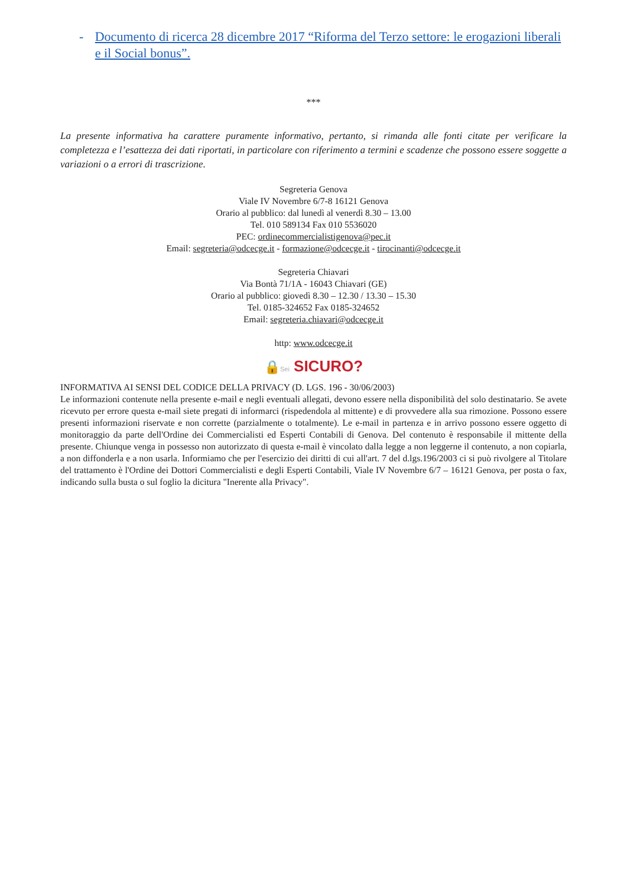- Documento di ricerca 28 dicembre 2017 “Riforma del Terzo settore: le erogazioni liberali e il Social bonus”.
***
La presente informativa ha carattere puramente informativo, pertanto, si rimanda alle fonti citate per verificare la completezza e l’esattezza dei dati riportati, in particolare con riferimento a termini e scadenze che possono essere soggette a variazioni o a errori di trascrizione.
Segreteria Genova
Viale IV Novembre 6/7-8 16121 Genova
Orario al pubblico: dal lunedì al venerdì 8.30 – 13.00
Tel. 010 589134 Fax 010 5536020
PEC: ordinecommercialistigenova@pec.it
Email: segreteria@odcecge.it - formazione@odcecge.it - tirocinanti@odcecge.it
Segreteria Chiavari
Via Bontà 71/1A - 16043 Chiavari (GE)
Orario al pubblico: giovedì 8.30 – 12.30 / 13.30 – 15.30
Tel. 0185-324652 Fax 0185-324652
Email: segreteria.chiavari@odcecge.it
http: www.odcecge.it
🔒Sei SICURO?
INFORMATIVA AI SENSI DEL CODICE DELLA PRIVACY (D. LGS. 196 - 30/06/2003)
Le informazioni contenute nella presente e-mail e negli eventuali allegati, devono essere nella disponibilità del solo destinatario. Se avete ricevuto per errore questa e-mail siete pregati di informarci (rispedendola al mittente) e di provvedere alla sua rimozione. Possono essere presenti informazioni riservate e non corrette (parzialmente o totalmente). Le e-mail in partenza e in arrivo possono essere oggetto di monitoraggio da parte dell'Ordine dei Commercialisti ed Esperti Contabili di Genova. Del contenuto è responsabile il mittente della presente. Chiunque venga in possesso non autorizzato di questa e-mail è vincolato dalla legge a non leggerne il contenuto, a non copiarla, a non diffonderla e a non usarla. Informiamo che per l'esercizio dei diritti di cui all'art. 7 del d.lgs.196/2003 ci si può rivolgere al Titolare del trattamento è l'Ordine dei Dottori Commercialisti e degli Esperti Contabili, Viale IV Novembre 6/7 – 16121 Genova, per posta o fax, indicando sulla busta o sul foglio la dicitura "Inerente alla Privacy".